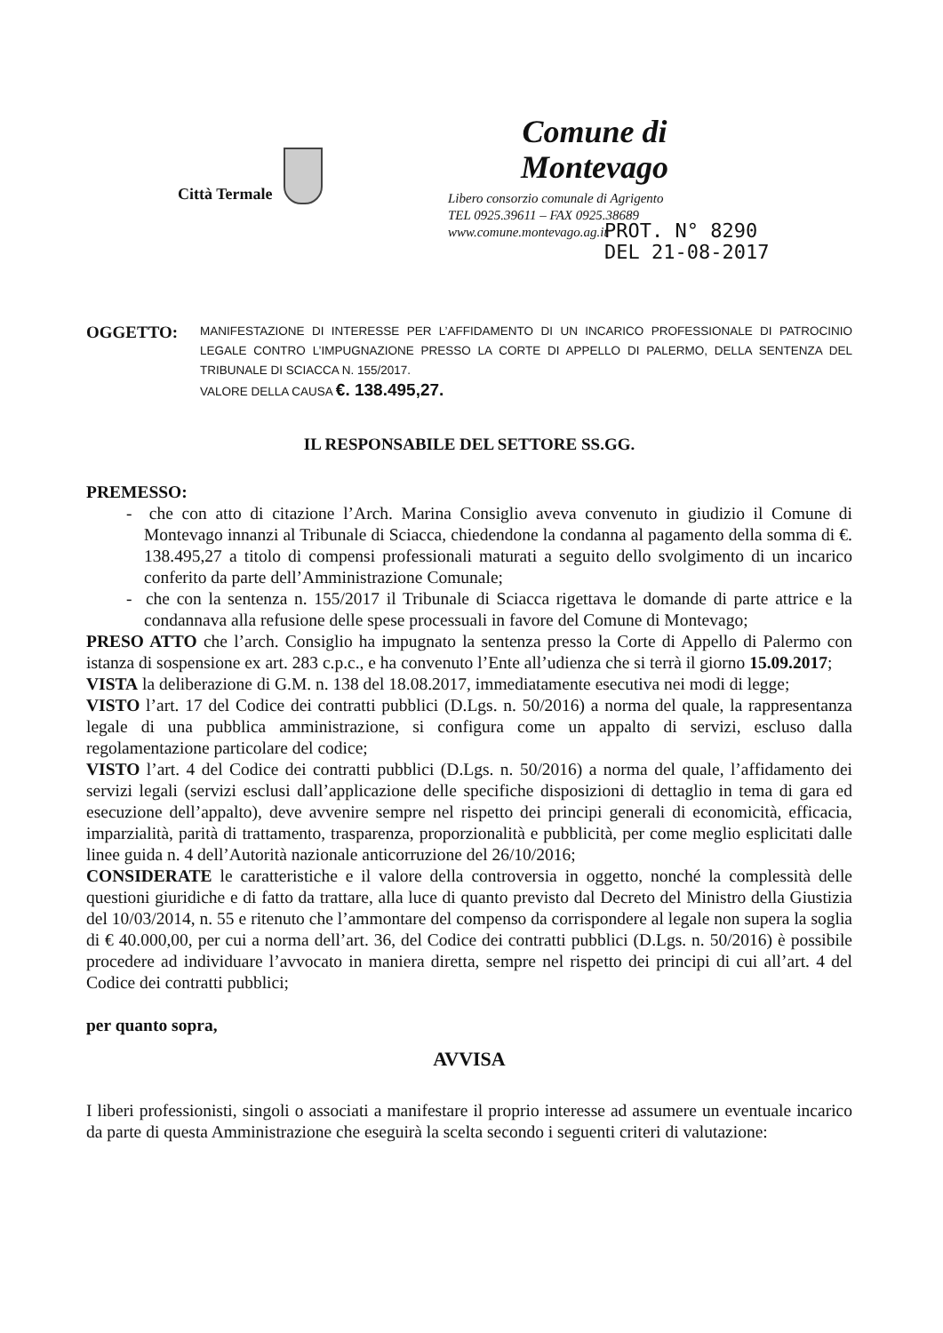Città Termale
Comune di Montevago
Libero consorzio comunale di Agrigento
TEL 0925.39611 – FAX 0925.38689
www.comune.montevago.ag.it
PROT. N° 8290
DEL 21-08-2017
OGGETTO:
MANIFESTAZIONE DI INTERESSE PER L’AFFIDAMENTO DI UN INCARICO PROFESSIONALE DI PATROCINIO LEGALE CONTRO L’IMPUGNAZIONE PRESSO LA CORTE DI APPELLO DI PALERMO, DELLA SENTENZA DEL TRIBUNALE DI SCIACCA N. 155/2017.
VALORE DELLA CAUSA €. 138.495,27.
IL RESPONSABILE DEL SETTORE SS.GG.
PREMESSO:
- che con atto di citazione l’Arch. Marina Consiglio aveva convenuto in giudizio il Comune di Montevago innanzi al Tribunale di Sciacca, chiedendone la condanna al pagamento della somma di €. 138.495,27 a titolo di compensi professionali maturati a seguito dello svolgimento di un incarico conferito da parte dell’Amministrazione Comunale;
- che con la sentenza n. 155/2017 il Tribunale di Sciacca rigettava le domande di parte attrice e la condannava alla refusione delle spese processuali in favore del Comune di Montevago;
PRESO ATTO che l’arch. Consiglio ha impugnato la sentenza presso la Corte di Appello di Palermo con istanza di sospensione ex art. 283 c.p.c., e ha convenuto l’Ente all’udienza che si terrà il giorno 15.09.2017;
VISTA la deliberazione di G.M. n. 138 del 18.08.2017, immediatamente esecutiva nei modi di legge;
VISTO l’art. 17 del Codice dei contratti pubblici (D.Lgs. n. 50/2016) a norma del quale, la rappresentanza legale di una pubblica amministrazione, si configura come un appalto di servizi, escluso dalla regolamentazione particolare del codice;
VISTO l’art. 4 del Codice dei contratti pubblici (D.Lgs. n. 50/2016) a norma del quale, l’affidamento dei servizi legali (servizi esclusi dall’applicazione delle specifiche disposizioni di dettaglio in tema di gara ed esecuzione dell’appalto), deve avvenire sempre nel rispetto dei principi generali di economicità, efficacia, imparzialità, parità di trattamento, trasparenza, proporzionalità e pubblicità, per come meglio esplicitati dalle linee guida n. 4 dell’Autorità nazionale anticorruzione del 26/10/2016;
CONSIDERATE le caratteristiche e il valore della controversia in oggetto, nonché la complessità delle questioni giuridiche e di fatto da trattare, alla luce di quanto previsto dal Decreto del Ministro della Giustizia del 10/03/2014, n. 55 e ritenuto che l’ammontare del compenso da corrispondere al legale non supera la soglia di € 40.000,00, per cui a norma dell’art. 36, del Codice dei contratti pubblici (D.Lgs. n. 50/2016) è possibile procedere ad individuare l’avvocato in maniera diretta, sempre nel rispetto dei principi di cui all’art. 4 del Codice dei contratti pubblici;
per quanto sopra,
AVVISA
I liberi professionisti, singoli o associati a manifestare il proprio interesse ad assumere un eventuale incarico da parte di questa Amministrazione che eseguirà la scelta secondo i seguenti criteri di valutazione: